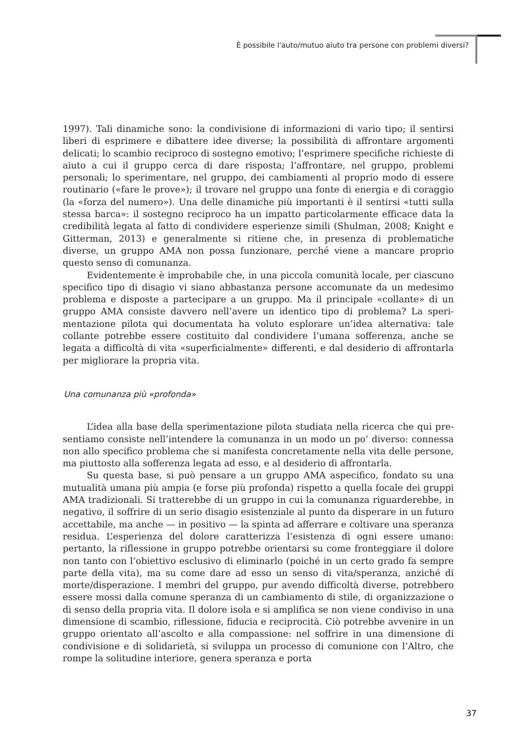È possibile l'auto/mutuo aiuto tra persone con problemi diversi?
1997). Tali dinamiche sono: la condivisione di informazioni di vario tipo; il sentirsi liberi di esprimere e dibattere idee diverse; la possibilità di affrontare argomenti delicati; lo scambio reciproco di sostegno emotivo; l’esprimere specifiche richieste di aiuto a cui il gruppo cerca di dare risposta; l’affrontare, nel gruppo, problemi personali; lo sperimentare, nel gruppo, dei cambiamenti al proprio modo di essere routinario («fare le prove»); il trovare nel gruppo una fonte di energia e di coraggio (la «forza del numero»). Una delle dinamiche più importanti è il sentirsi «tutti sulla stessa barca»: il sostegno reciproco ha un impatto particolarmente efficace data la credibilità legata al fatto di condividere esperienze simili (Shulman, 2008; Knight e Gitterman, 2013) e generalmente si ritiene che, in presenza di problematiche diverse, un gruppo AMA non possa funzionare, perché viene a mancare proprio questo senso di comunanza.
Evidentemente è improbabile che, in una piccola comunità locale, per ciascuno specifico tipo di disagio vi siano abbastanza persone accomunate da un medesimo problema e disposte a partecipare a un gruppo. Ma il principale «collante» di un gruppo AMA consiste davvero nell’avere un identico tipo di problema? La speri-mentazione pilota qui documentata ha voluto esplorare un’idea alternativa: tale collante potrebbe essere costituito dal condividere l’umana sofferenza, anche se legata a difficoltà di vita «superficialmente» differenti, e dal desiderio di affrontarla per migliorare la propria vita.
Una comunanza più «profonda»
L’idea alla base della sperimentazione pilota studiata nella ricerca che qui pre-sentiamo consiste nell’intendere la comunanza in un modo un po’ diverso: connessa non allo specifico problema che si manifesta concretamente nella vita delle persone, ma piuttosto alla sofferenza legata ad esso, e al desiderio di affrontarla.
Su questa base, si può pensare a un gruppo AMA aspecifico, fondato su una mutualità umana più ampia (e forse più profonda) rispetto a quella focale dei gruppi AMA tradizionali. Si tratterebbe di un gruppo in cui la comunanza riguarderebbe, in negativo, il soffrire di un serio disagio esistenziale al punto da disperare in un futuro accettabile, ma anche — in positivo — la spinta ad afferrare e coltivare una speranza residua. L’esperienza del dolore caratterizza l’esistenza di ogni essere umano: pertanto, la riflessione in gruppo potrebbe orientarsi su come fronteggiare il dolore non tanto con l’obiettivo esclusivo di eliminarlo (poiché in un certo grado fa sempre parte della vita), ma su come dare ad esso un senso di vita/speranza, anziché di morte/disperazione. I membri del gruppo, pur avendo difficoltà diverse, potrebbero essere mossi dalla comune speranza di un cambiamento di stile, di organizzazione o di senso della propria vita. Il dolore isola e si amplifica se non viene condiviso in una dimensione di scambio, riflessione, fiducia e reciprocità. Ciò potrebbe avvenire in un gruppo orientato all’ascolto e alla compassione: nel soffrire in una dimensione di condivisione e di solidarietà, si sviluppa un processo di comunione con l’Altro, che rompe la solitudine interiore, genera speranza e porta
37